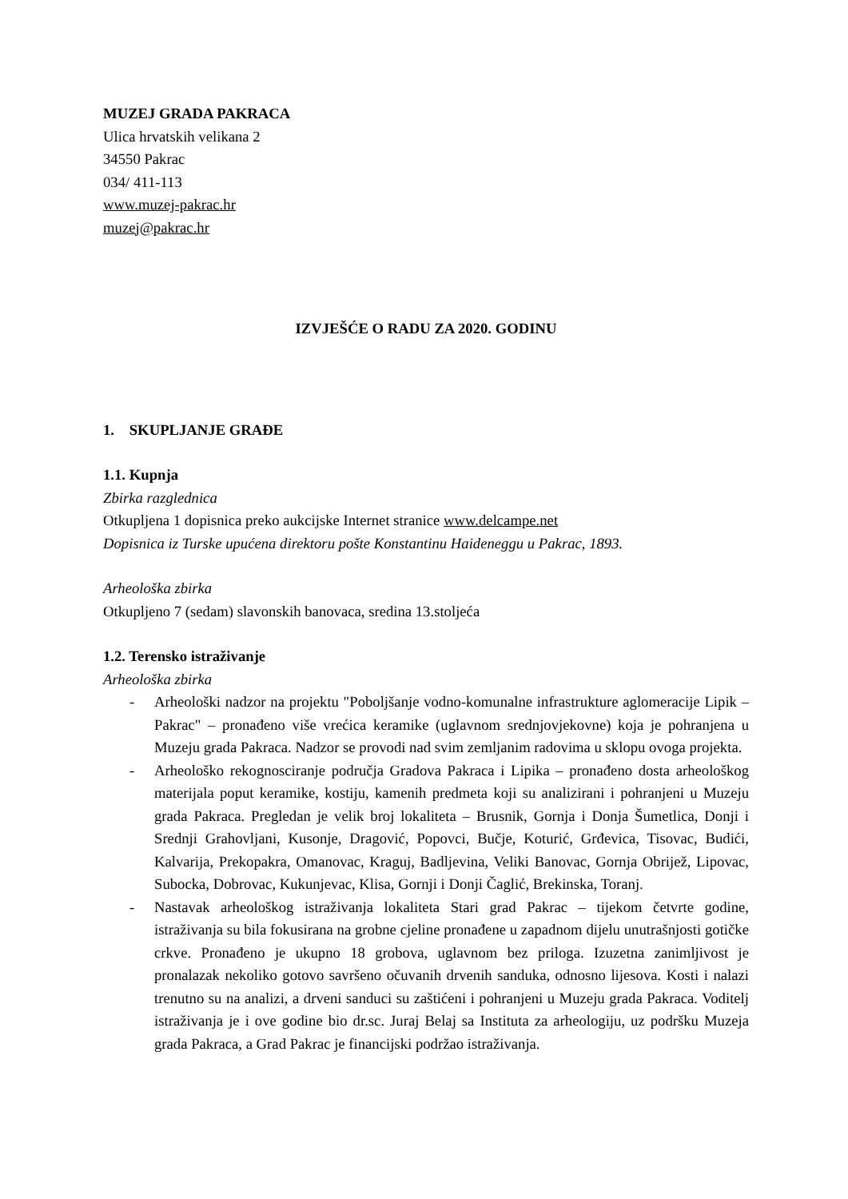MUZEJ GRADA PAKRACA
Ulica hrvatskih velikana 2
34550 Pakrac
034/ 411-113
www.muzej-pakrac.hr
muzej@pakrac.hr
IZVJEŠĆE O RADU ZA 2020. GODINU
1. SKUPLJANJE GRAĐE
1.1. Kupnja
Zbirka razglednica
Otkupljena 1 dopisnica preko aukcijske Internet stranice www.delcampe.net
Dopisnica iz Turske upućena direktoru pošte Konstantinu Haideneggu u Pakrac, 1893.
Arheološka zbirka
Otkupljeno 7 (sedam) slavonskih banovaca, sredina 13.stoljeća
1.2. Terensko istraživanje
Arheološka zbirka
- Arheološki nadzor na projektu "Poboljšanje vodno-komunalne infrastrukture aglomeracije Lipik – Pakrac" – pronađeno više vrećica keramike (uglavnom srednjovjekovne) koja je pohranjena u Muzeju grada Pakraca. Nadzor se provodi nad svim zemljanim radovima u sklopu ovoga projekta.
- Arheološko rekognosciranje područja Gradova Pakraca i Lipika – pronađeno dosta arheološkog materijala poput keramike, kostiju, kamenih predmeta koji su analizirani i pohranjeni u Muzeju grada Pakraca. Pregledan je velik broj lokaliteta – Brusnik, Gornja i Donja Šumetlica, Donji i Srednji Grahovljani, Kusonje, Dragović, Popovci, Bučje, Koturić, Grđevica, Tisovac, Budići, Kalvarija, Prekopakra, Omanovac, Kraguj, Badljevina, Veliki Banovac, Gornja Obrijež, Lipovac, Subocka, Dobrovac, Kukunjevac, Klisa, Gornji i Donji Čaglić, Brekinska, Toranj.
- Nastavak arheološkog istraživanja lokaliteta Stari grad Pakrac – tijekom četvrte godine, istraživanja su bila fokusirana na grobne cjeline pronađene u zapadnom dijelu unutrašnjosti gotičke crkve. Pronađeno je ukupno 18 grobova, uglavnom bez priloga. Izuzetna zanimljivost je pronalazak nekoliko gotovo savršeno očuvanih drvenih sanduka, odnosno lijesova. Kosti i nalazi trenutno su na analizi, a drveni sanduci su zaštićeni i pohranjeni u Muzeju grada Pakraca. Voditelj istraživanja je i ove godine bio dr.sc. Juraj Belaj sa Instituta za arheologiju, uz podršku Muzeja grada Pakraca, a Grad Pakrac je financijski podržao istraživanja.